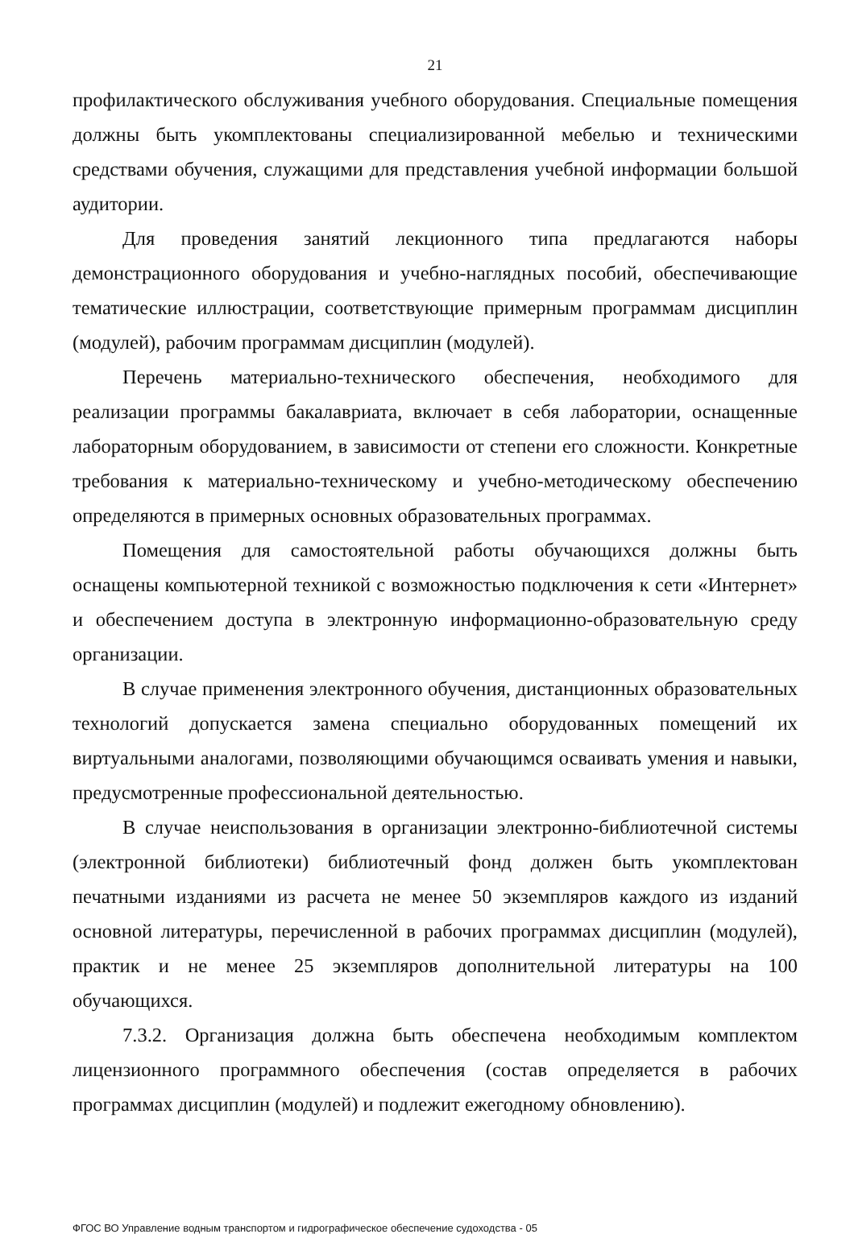21
профилактического обслуживания учебного оборудования. Специальные помещения должны быть укомплектованы специализированной мебелью и техническими средствами обучения, служащими для представления учебной информации большой аудитории.
Для проведения занятий лекционного типа предлагаются наборы демонстрационного оборудования и учебно-наглядных пособий, обеспечивающие тематические иллюстрации, соответствующие примерным программам дисциплин (модулей), рабочим программам дисциплин (модулей).
Перечень материально-технического обеспечения, необходимого для реализации программы бакалавриата, включает в себя лаборатории, оснащенные лабораторным оборудованием, в зависимости от степени его сложности. Конкретные требования к материально-техническому и учебно-методическому обеспечению определяются в примерных основных образовательных программах.
Помещения для самостоятельной работы обучающихся должны быть оснащены компьютерной техникой с возможностью подключения к сети «Интернет» и обеспечением доступа в электронную информационно-образовательную среду организации.
В случае применения электронного обучения, дистанционных образовательных технологий допускается замена специально оборудованных помещений их виртуальными аналогами, позволяющими обучающимся осваивать умения и навыки, предусмотренные профессиональной деятельностью.
В случае неиспользования в организации электронно-библиотечной системы (электронной библиотеки) библиотечный фонд должен быть укомплектован печатными изданиями из расчета не менее 50 экземпляров каждого из изданий основной литературы, перечисленной в рабочих программах дисциплин (модулей), практик и не менее 25 экземпляров дополнительной литературы на 100 обучающихся.
7.3.2. Организация должна быть обеспечена необходимым комплектом лицензионного программного обеспечения (состав определяется в рабочих программах дисциплин (модулей) и подлежит ежегодному обновлению).
ФГОС ВО Управление водным транспортом и гидрографическое обеспечение судоходства - 05